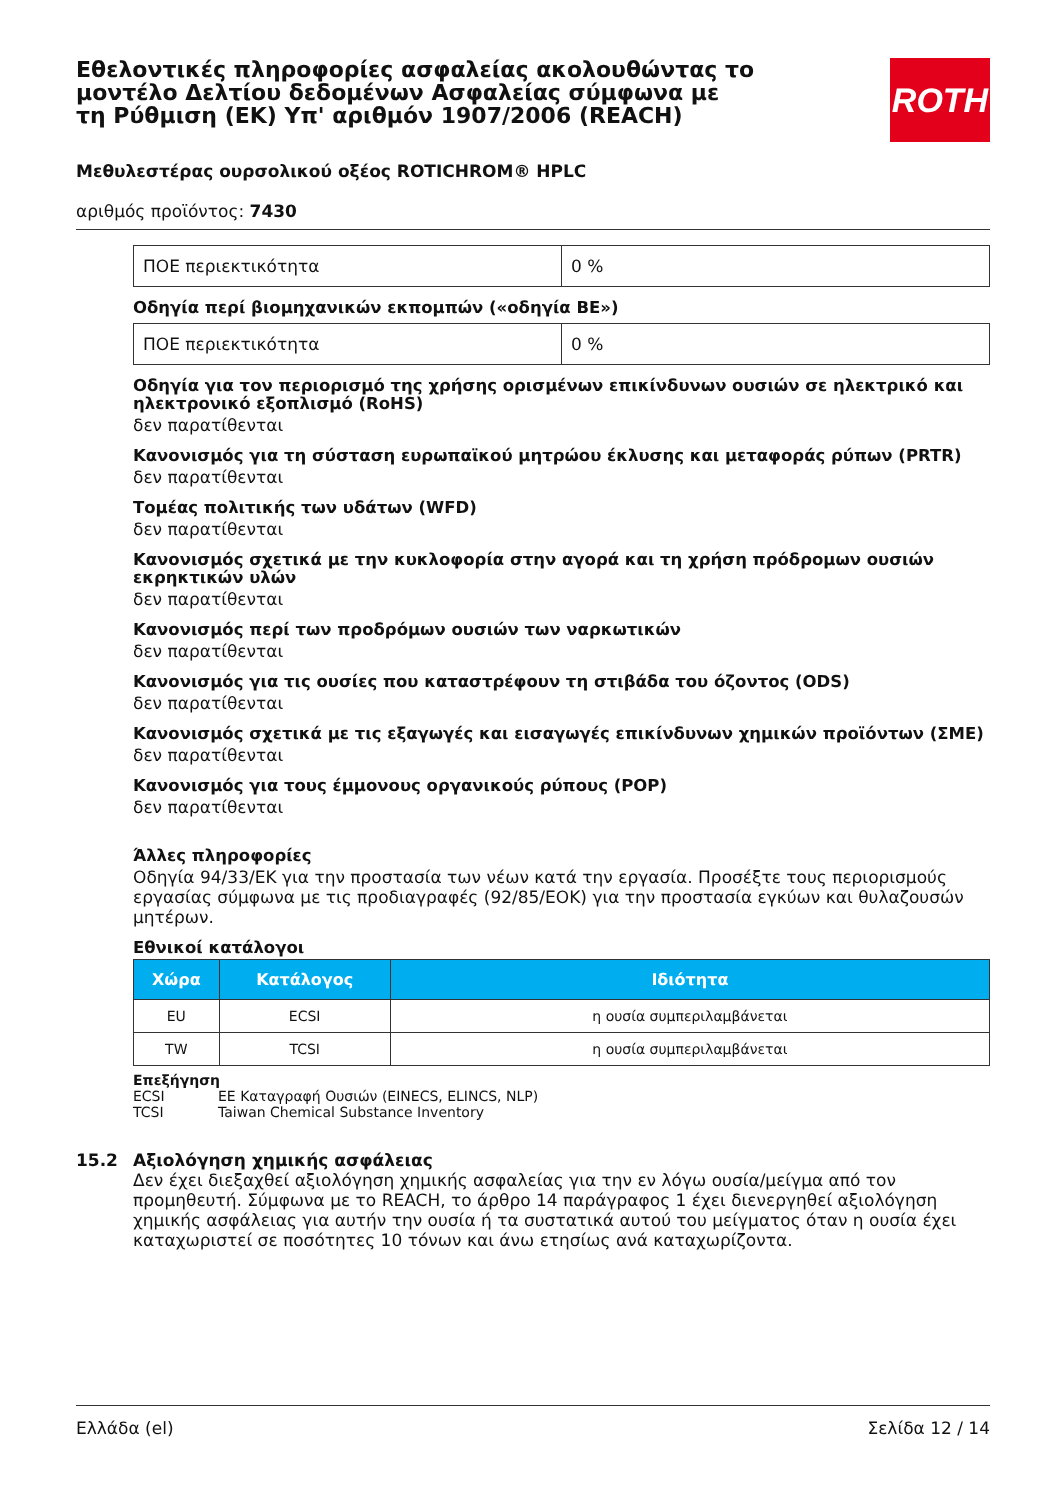Εθελοντικές πληροφορίες ασφαλείας ακολουθώντας το μοντέλο Δελτίου δεδομένων Ασφαλείας σύμφωνα με τη Ρύθμιση (ΕΚ) Υπ' αριθμόν 1907/2006 (REACH)
ROTH
Μεθυλεστέρας ουρσολικού οξέος ROTICHROM® HPLC
αριθμός προϊόντος: 7430
| ΠΟΕ περιεκτικότητα | 0 % |
Οδηγία περί βιομηχανικών εκπομπών («οδηγία ΒΕ»)
| ΠΟΕ περιεκτικότητα | 0 % |
Οδηγία για τον περιορισμό της χρήσης ορισμένων επικίνδυνων ουσιών σε ηλεκτρικό και ηλεκτρονικό εξοπλισμό (RoHS)
δεν παρατίθενται
Κανονισμός για τη σύσταση ευρωπαϊκού μητρώου έκλυσης και μεταφοράς ρύπων (PRTR)
δεν παρατίθενται
Τομέας πολιτικής των υδάτων (WFD)
δεν παρατίθενται
Κανονισμός σχετικά με την κυκλοφορία στην αγορά και τη χρήση πρόδρομων ουσιών εκρηκτικών υλών
δεν παρατίθενται
Κανονισμός περί των προδρόμων ουσιών των ναρκωτικών
δεν παρατίθενται
Κανονισμός για τις ουσίες που καταστρέφουν τη στιβάδα του όζοντος (ODS)
δεν παρατίθενται
Κανονισμός σχετικά με τις εξαγωγές και εισαγωγές επικίνδυνων χημικών προϊόντων (ΣΜΕ)
δεν παρατίθενται
Κανονισμός για τους έμμονους οργανικούς ρύπους (POP)
δεν παρατίθενται
Άλλες πληροφορίες
Οδηγία 94/33/ΕΚ για την προστασία των νέων κατά την εργασία. Προσέξτε τους περιορισμούς εργασίας σύμφωνα με τις προδιαγραφές (92/85/ΕΟΚ) για την προστασία εγκύων και θυλαζουσών μητέρων.
Εθνικοί κατάλογοι
| Χώρα | Κατάλογος | Ιδιότητα |
| --- | --- | --- |
| EU | ECSI | η ουσία συμπεριλαμβάνεται |
| TW | TCSI | η ουσία συμπεριλαμβάνεται |
Επεξήγηση
ECSI ΕΕ Καταγραφή Ουσιών (EINECS, ELINCS, NLP)
TCSI Taiwan Chemical Substance Inventory
15.2 Αξιολόγηση χημικής ασφάλειας
Δεν έχει διεξαχθεί αξιολόγηση χημικής ασφαλείας για την εν λόγω ουσία/μείγμα από τον προμηθευτή. Σύμφωνα με το REACH, το άρθρο 14 παράγραφος 1 έχει διενεργηθεί αξιολόγηση χημικής ασφάλειας για αυτήν την ουσία ή τα συστατικά αυτού του μείγματος όταν η ουσία έχει καταχωριστεί σε ποσότητες 10 τόνων και άνω ετησίως ανά καταχωρίζοντα.
Ελλάδα (el) Σελίδα 12 / 14